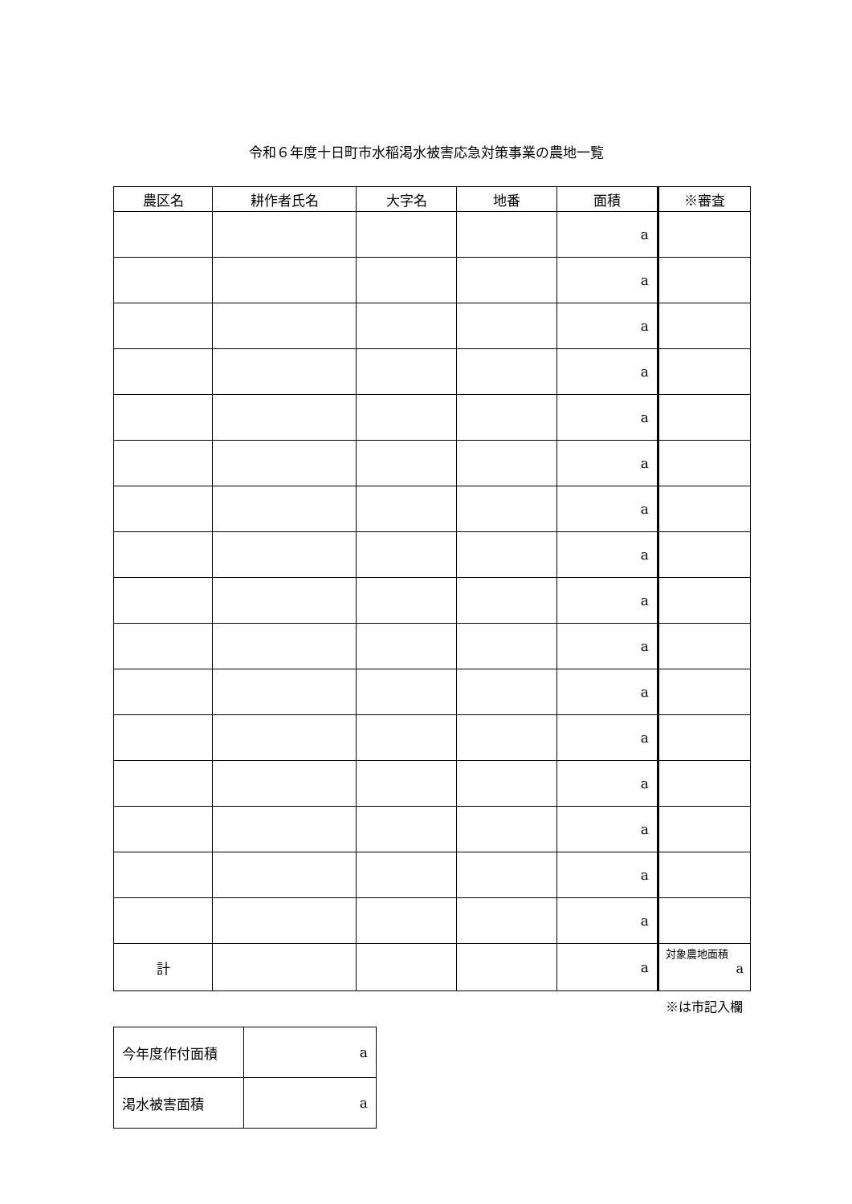令和６年度十日町市水稲渇水被害応急対策事業の農地一覧
| 農区名 | 耕作者氏名 | 大字名 | 地番 | 面積 | ※審査 |
| --- | --- | --- | --- | --- | --- |
| | | | | a | |
| | | | | a | |
| | | | | a | |
| | | | | a | |
| | | | | a | |
| | | | | a | |
| | | | | a | |
| | | | | a | |
| | | | | a | |
| | | | | a | |
| | | | | a | |
| | | | | a | |
| | | | | a | |
| | | | | a | |
| | | | | a | |
| | | | | a | |
| 計 | | | | a | 対象農地面積 a |
※は市記入欄
| 今年度作付面積 | a |
| 渇水被害面積 | a |